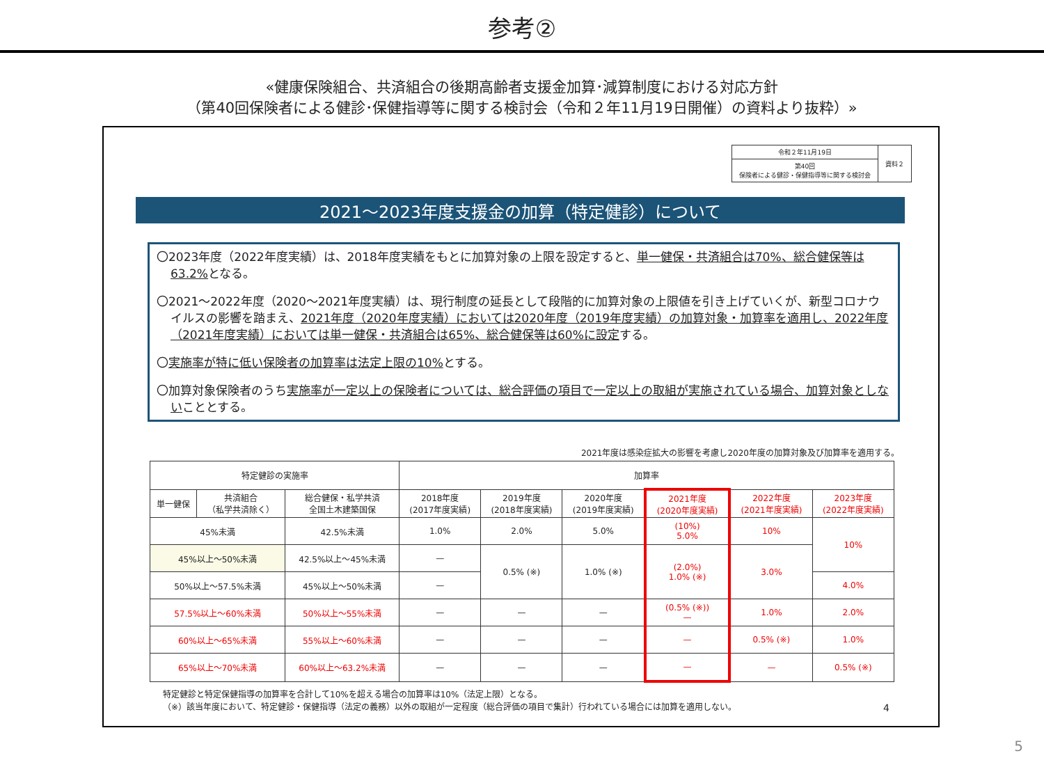参考②
«健康保険組合、共済組合の後期高齢者支援金加算･減算制度における対応方針
（第40回保険者による健診･保健指導等に関する検討会（令和２年11月19日開催）の資料より抜粋）»
| 令和２年11月19日 | 資料２ |
| 第40回 保険者による健診・保健指導等に関する検討会 | |
2021～2023年度支援金の加算（特定健診）について
〇2023年度（2022年度実績）は、2018年度実績をもとに加算対象の上限を設定すると、単一健保・共済組合は70%、総合健保等は63.2% となる。
〇2021～2022年度（2020～2021年度実績）は、現行制度の延長として段階的に加算対象の上限値を引き上げていくが、新型コロナウイルスの影響を踏まえ、2021年度（2020年度実績）においては2020年度（2019年度実績）の加算対象・加算率を適用し、2022年度（2021年度実績）においては単一健保・共済組合は65%、総合健保等は60%に設定する。
〇実施率が特に低い保険者の加算率は法定上限の10% とする。
〇加算対象保険者のうち実施率が一定以上の保険者については、総合評価の項目で一定以上の取組が実施されている場合、加算対象としないこととする。
2021年度は感染症拡大の影響を考慮し2020年度の加算対象及び加算率を適用する。
| 特定健診の実施率 | | | 加算率 | | | | | |
| --- | --- | --- | --- | --- | --- | --- | --- | --- |
| 単一健保 | 共済組合 （私学共済除く） | 総合健保・私学共済 全国土木建築国保 | 2018年度 (2017年度実績) | 2019年度 (2018年度実績) | 2020年度 (2019年度実績) | 2021年度 (2020年度実績) | 2022年度 (2021年度実績) | 2023年度 (2022年度実績) |
| 45%未満 | | 42.5%未満 | 1.0% | 2.0% | 5.0% | (10%) 5.0% | 10% | 10% |
| 45%以上～50%未満 | | 42.5%以上～45%未満 | — | 0.5% (※) | 1.0% (※) | (2.0%) 1.0% (※) | 3.0% | |
| 50%以上～57.5%未満 | | 45%以上～50%未満 | — | | | | | 4.0% |
| 57.5%以上～60%未満 | | 50%以上～55%未満 | — | — | — | (0.5% (※)) — | 1.0% | 2.0% |
| 60%以上～65%未満 | | 55%以上～60%未満 | — | — | — | — | 0.5% (※) | 1.0% |
| 65%以上～70%未満 | | 60%以上～63.2%未満 | — | — | — | — | — | 0.5% (※) |
特定健診と特定保健指導の加算率を合計して10%を超える場合の加算率は10%（法定上限）となる。
（※）該当年度において、特定健診・保健指導（法定の義務）以外の取組が一定程度（総合評価の項目で集計）行われている場合には加算を適用しない。
4
5